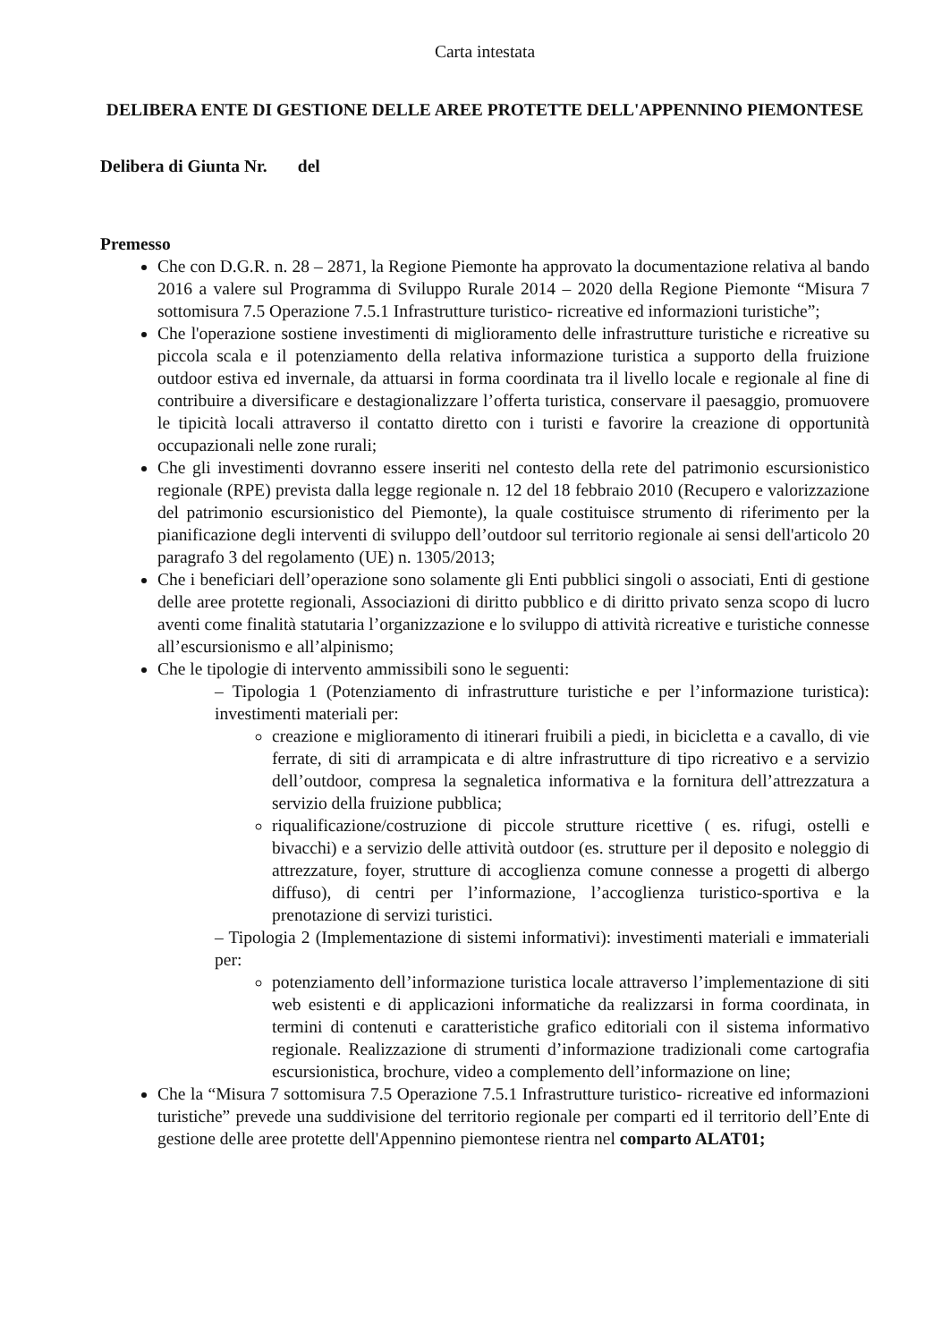Carta intestata
DELIBERA ENTE DI GESTIONE DELLE AREE PROTETTE DELL'APPENNINO PIEMONTESE
Delibera di Giunta Nr. del
Premesso
Che con D.G.R. n. 28 – 2871, la Regione Piemonte ha approvato la documentazione relativa al bando 2016 a valere sul Programma di Sviluppo Rurale 2014 – 2020 della Regione Piemonte “Misura 7 sottomisura 7.5 Operazione 7.5.1 Infrastrutture turistico- ricreative ed informazioni turistiche”;
Che l'operazione sostiene investimenti di miglioramento delle infrastrutture turistiche e ricreative su piccola scala e il potenziamento della relativa informazione turistica a supporto della fruizione outdoor estiva ed invernale, da attuarsi in forma coordinata tra il livello locale e regionale al fine di contribuire a diversificare e destagionalizzare l’offerta turistica, conservare il paesaggio, promuovere le tipicità locali attraverso il contatto diretto con i turisti e favorire la creazione di opportunità occupazionali nelle zone rurali;
Che gli investimenti dovranno essere inseriti nel contesto della rete del patrimonio escursionistico regionale (RPE) prevista dalla legge regionale n. 12 del 18 febbraio 2010 (Recupero e valorizzazione del patrimonio escursionistico del Piemonte), la quale costituisce strumento di riferimento per la pianificazione degli interventi di sviluppo dell’outdoor sul territorio regionale ai sensi dell'articolo 20 paragrafo 3 del regolamento (UE) n. 1305/2013;
Che i beneficiari dell’operazione sono solamente gli Enti pubblici singoli o associati, Enti di gestione delle aree protette regionali, Associazioni di diritto pubblico e di diritto privato senza scopo di lucro aventi come finalità statutaria l’organizzazione e lo sviluppo di attività ricreative e turistiche connesse all’escursionismo e all’alpinismo;
Che le tipologie di intervento ammissibili sono le seguenti:
– Tipologia 1 (Potenziamento di infrastrutture turistiche e per l’informazione turistica): investimenti materiali per:
creazione e miglioramento di itinerari fruibili a piedi, in bicicletta e a cavallo, di vie ferrate, di siti di arrampicata e di altre infrastrutture di tipo ricreativo e a servizio dell’outdoor, compresa la segnaletica informativa e la fornitura dell’attrezzatura a servizio della fruizione pubblica;
riqualificazione/costruzione di piccole strutture ricettive ( es. rifugi, ostelli e bivacchi) e a servizio delle attività outdoor (es. strutture per il deposito e noleggio di attrezzature, foyer, strutture di accoglienza comune connesse a progetti di albergo diffuso), di centri per l’informazione, l’accoglienza turistico-sportiva e la prenotazione di servizi turistici.
– Tipologia 2 (Implementazione di sistemi informativi): investimenti materiali e immateriali per:
potenziamento dell’informazione turistica locale attraverso l’implementazione di siti web esistenti e di applicazioni informatiche da realizzarsi in forma coordinata, in termini di contenuti e caratteristiche grafico editoriali con il sistema informativo regionale. Realizzazione di strumenti d’informazione tradizionali come cartografia escursionistica, brochure, video a complemento dell’informazione on line;
Che la “Misura 7 sottomisura 7.5 Operazione 7.5.1 Infrastrutture turistico- ricreative ed informazioni turistiche” prevede una suddivisione del territorio regionale per comparti ed il territorio dell’Ente di gestione delle aree protette dell'Appennino piemontese rientra nel comparto ALAT01;